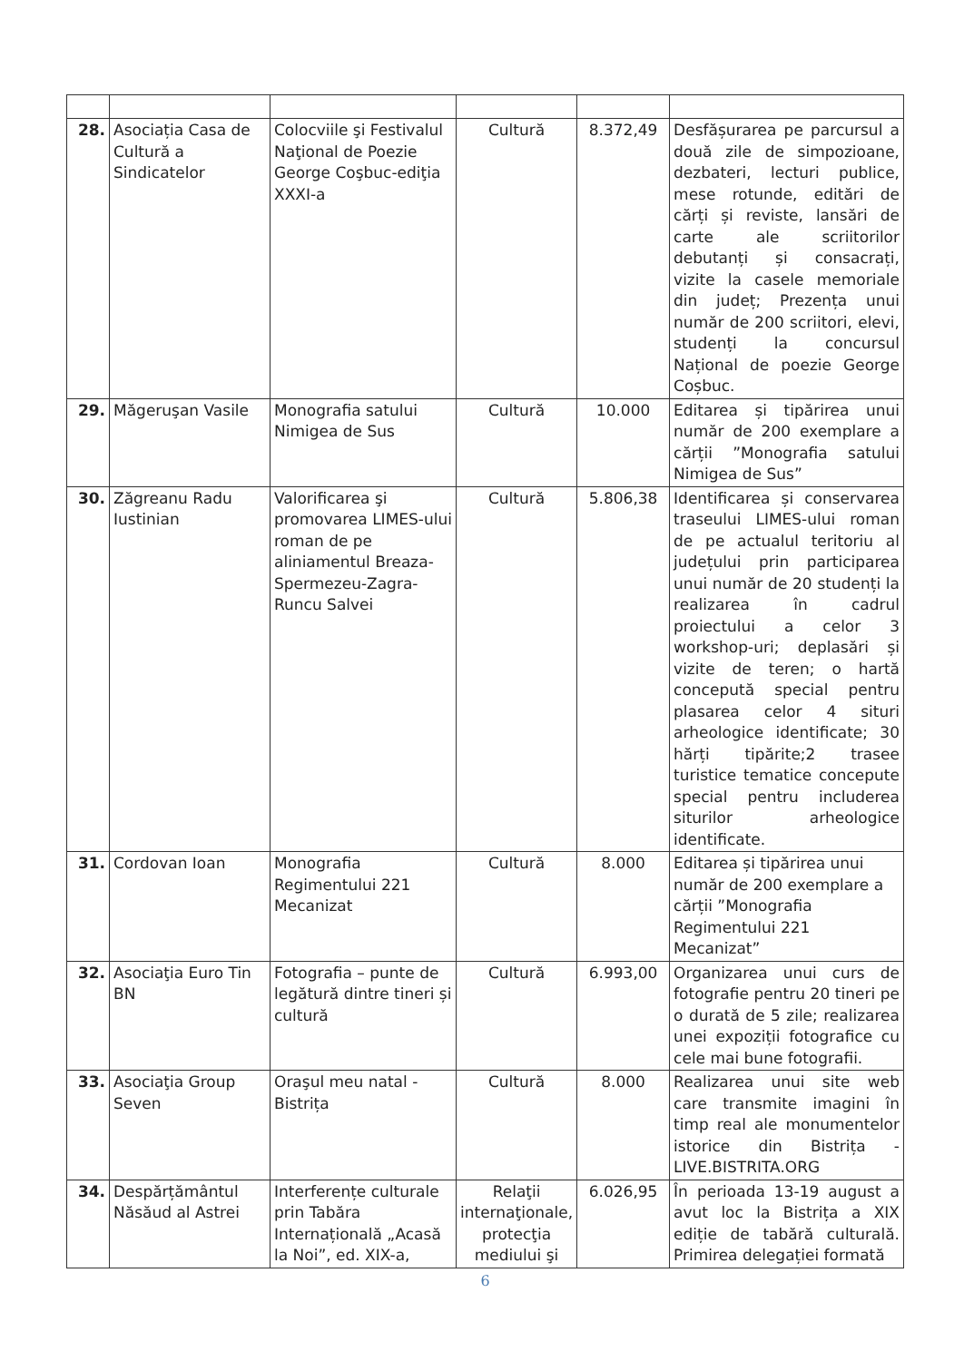| 28. | Asociația Casa de Cultură a Sindicatelor | Colocviile şi Festivalul Naţional de Poezie George Coşbuc-ediţia XXXI-a | Cultură | 8.372,49 | Desfășurarea pe parcursul a două zile de simpozioane, dezbateri, lecturi publice, mese rotunde, editări de cărți și reviste, lansări de carte ale scriitorilor debutanți și consacrați, vizite la casele memoriale din județ; Prezența unui număr de 200 scriitori, elevi, studenți la concursul Național de poezie George Coșbuc. |
| 29. | Măgeruşan Vasile | Monografia satului Nimigea de Sus | Cultură | 10.000 | Editarea și tipărirea unui număr de 200 exemplare a cărții ”Monografia satului Nimigea de Sus” |
| 30. | Zăgreanu Radu Iustinian | Valorificarea şi promovarea LIMES-ului roman de pe aliniamentul Breaza-Spermezeu-Zagra-Runcu Salvei | Cultură | 5.806,38 | Identificarea și conservarea traseului LIMES-ului roman de pe actualul teritoriu al județului prin participarea unui număr de 20 studenți la realizarea în cadrul proiectului a celor 3 workshop-uri; deplasări și vizite de teren; o hartă concepută special pentru plasarea celor 4 situri arheologice identificate; 30 hărți tipărite;2 trasee turistice tematice concepute special pentru includerea siturilor arheologice identificate. |
| 31. | Cordovan Ioan | Monografia Regimentului 221 Mecanizat | Cultură | 8.000 | Editarea și tipărirea unui număr de 200 exemplare a cărții ”Monografia Regimentului 221 Mecanizat” |
| 32. | Asociaţia Euro Tin BN | Fotografia – punte de legătură dintre tineri și cultură | Cultură | 6.993,00 | Organizarea unui curs de fotografie pentru 20 tineri pe o durată de 5 zile; realizarea unei expoziții fotografice cu cele mai bune fotografii. |
| 33. | Asociaţia Group Seven | Oraşul meu natal - Bistrița | Cultură | 8.000 | Realizarea unui site web care transmite imagini în timp real ale monumentelor istorice din Bistrița - LIVE.BISTRITA.ORG |
| 34. | Despărțământul Năsăud al Astrei | Interferențe culturale prin Tabăra Internațională „Acasă la Noi”, ed. XIX-a, | Relaţii internaţionale, protecţia mediului şi | 6.026,95 | În perioada 13-19 august a avut loc la Bistrița a XIX ediție de tabără culturală. Primirea delegației formată |
6